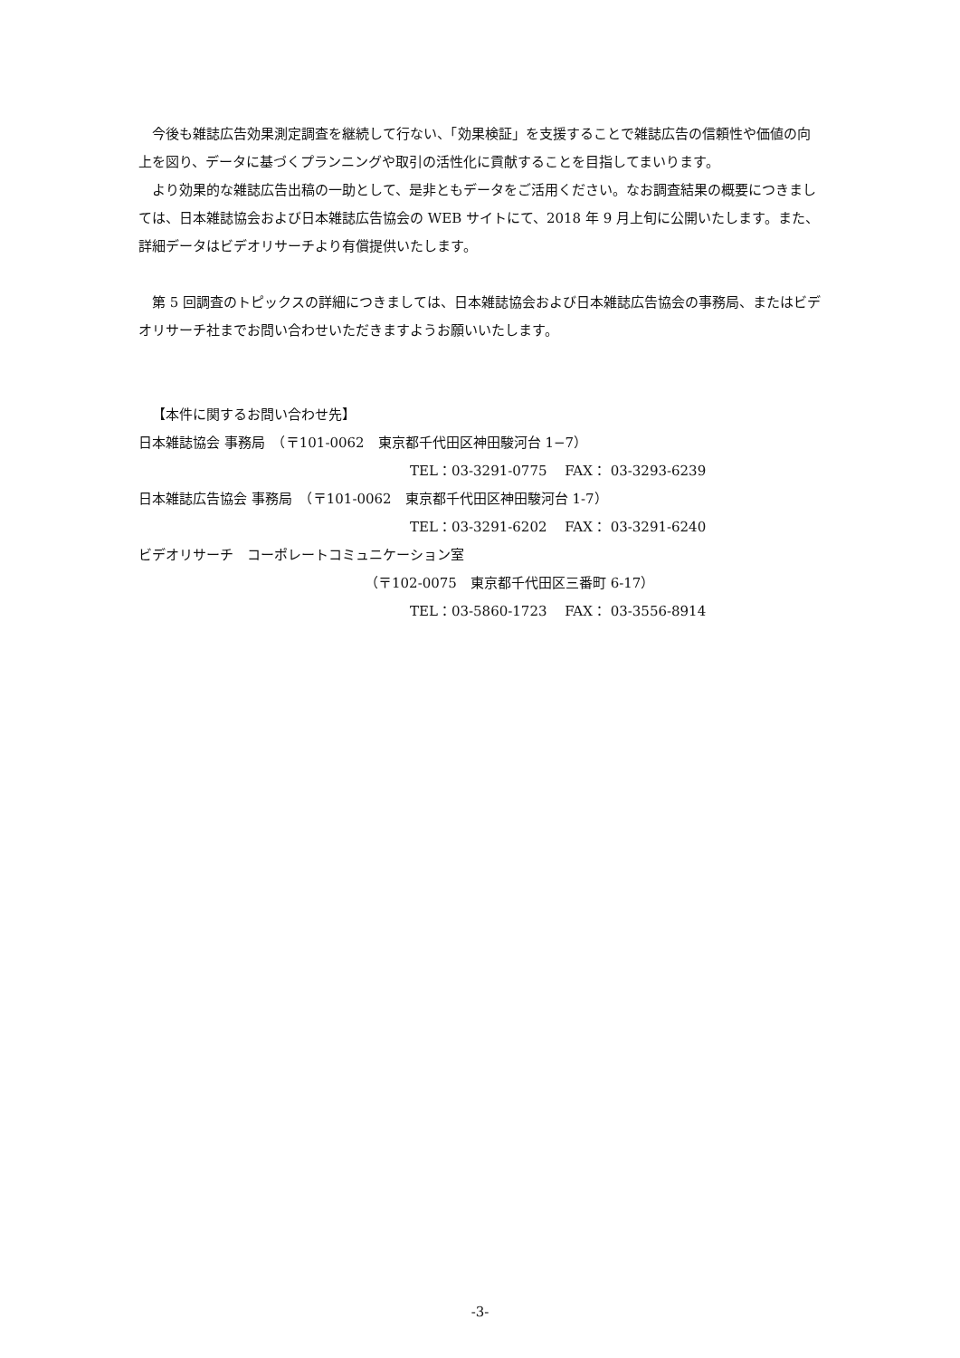今後も雑誌広告効果測定調査を継続して行ない、「効果検証」を支援することで雑誌広告の信頼性や価値の向上を図り、データに基づくプランニングや取引の活性化に貢献することを目指してまいります。
より効果的な雑誌広告出稿の一助として、是非ともデータをご活用ください。なお調査結果の概要につきましては、日本雑誌協会および日本雑誌広告協会の WEB サイトにて、2018 年 9 月上旬に公開いたします。また、詳細データはビデオリサーチより有償提供いたします。
第 5 回調査のトピックスの詳細につきましては、日本雑誌協会および日本雑誌広告協会の事務局、またはビデオリサーチ社までお問い合わせいただきますようお願いいたします。
【本件に関するお問い合わせ先】
日本雑誌協会 事務局　（〒101-0062　東京都千代田区神田駿河台 1−7）
TEL：03-3291-0775　 FAX： 03-3293-6239
日本雑誌広告協会 事務局　（〒101-0062　東京都千代田区神田駿河台 1-7）
TEL：03-3291-6202　 FAX： 03-3291-6240
ビデオリサーチ　コーポレートコミュニケーション室
（〒102-0075　東京都千代田区三番町 6-17）
TEL：03-5860-1723　 FAX： 03-3556-8914
-3-